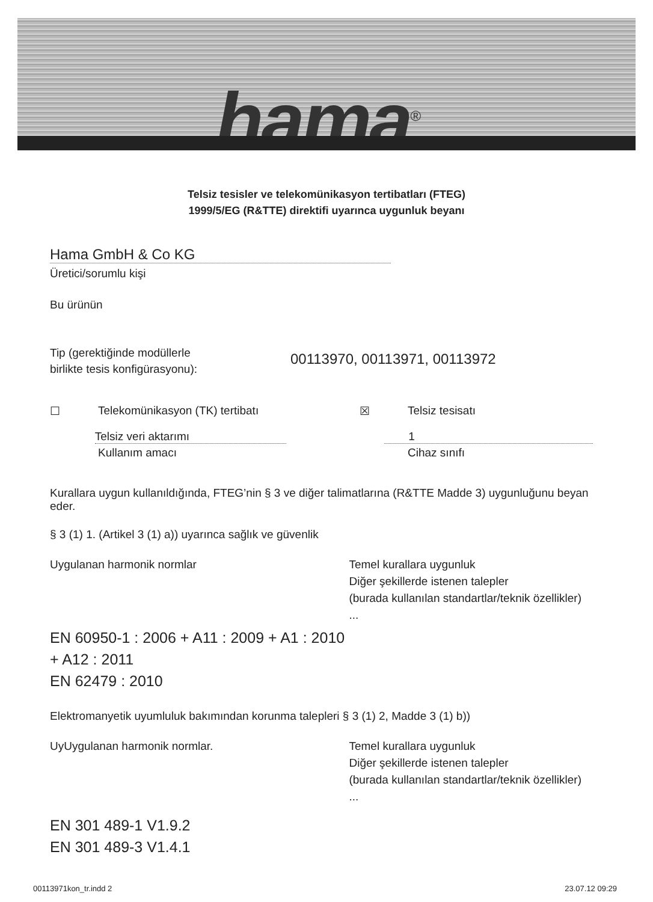hama<sup>®</sup>
Telsiz tesisler ve telekomünikasyon tertibatları (FTEG)
1999/5/EG (R&TTE) direktifi uyarınca uygunluk beyanı
Hama GmbH & Co KG
Üretici/sorumlu kişi
Bu ürünün
Tip (gerektiğinde modüllerle
birlikte tesis konfigürasyonu):
00113970, 00113971, 00113972
☐ Telekomünikasyon (TK) tertibatı ☒ Telsiz tesisatı
Telsiz veri aktarımı 1
Kullanım amacı Cihaz sınıfı
Kurallara uygun kullanıldığında, FTEG’nin § 3 ve diğer talimatlarına (R&TTE Madde 3) uygunluğunu beyan eder.
§ 3 (1) 1. (Artikel 3 (1) a)) uyarınca sağlık ve güvenlik
Uygulanan harmonik normlar Temel kurallara uygunluk
Diğer şekillerde istenen talepler
(burada kullanılan standartlar/teknik özellikler) ...
EN 60950-1 : 2006 + A11 : 2009 + A1 : 2010
+ A12 : 2011
EN 62479 : 2010
Elektromanyetik uyumluluk bakımından korunma talepleri § 3 (1) 2, Madde 3 (1) b))
UyUygulanan harmonik normlar. Temel kurallara uygunluk
Diğer şekillerde istenen talepler
(burada kullanılan standartlar/teknik özellikler) ...
EN 301 489-1 V1.9.2
EN 301 489-3 V1.4.1
00113971kon_tr.indd 2 23.07.12 09:29